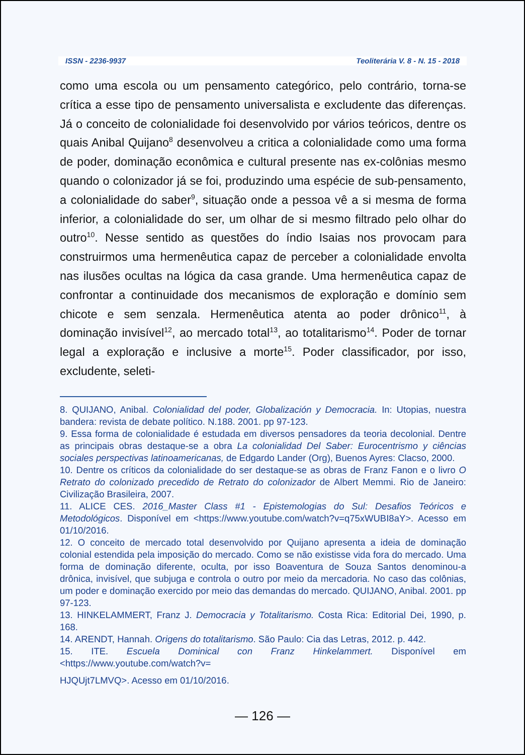ISSN - 2236-9937 Teoliterária V. 8 - N. 15 - 2018
como uma escola ou um pensamento categórico, pelo contrário, torna-se crítica a esse tipo de pensamento universalista e excludente das diferenças. Já o conceito de colonialidade foi desenvolvido por vários teóricos, dentre os quais Anibal Quijano<sup>8</sup> desenvolveu a critica a colonialidade como uma forma de poder, dominação econômica e cultural presente nas ex-colônias mesmo quando o colonizador já se foi, produzindo uma espécie de sub-pensamento, a colonialidade do saber<sup>9</sup>, situação onde a pessoa vê a si mesma de forma inferior, a colonialidade do ser, um olhar de si mesmo filtrado pelo olhar do outro<sup>10</sup>. Nesse sentido as questões do índio Isaias nos provocam para construirmos uma hermenêutica capaz de perceber a colonialidade envolta nas ilusões ocultas na lógica da casa grande. Uma hermenêutica capaz de confrontar a continuidade dos mecanismos de exploração e domínio sem chicote e sem senzala. Hermenêutica atenta ao poder drônico<sup>11</sup>, à dominação invisível<sup>12</sup>, ao mercado total<sup>13</sup>, ao totalitarismo<sup>14</sup>. Poder de tornar legal a exploração e inclusive a morte<sup>15</sup>. Poder classificador, por isso, excludente, seleti-
8. QUIJANO, Anibal. Colonialidad del poder, Globalización y Democracia. In: Utopias, nuestra bandera: revista de debate político. N.188. 2001. pp 97-123.
9. Essa forma de colonialidade é estudada em diversos pensadores da teoria decolonial. Dentre as principais obras destaque-se a obra La colonialidad Del Saber: Eurocentrismo y ciências sociales perspectivas latinoamericanas, de Edgardo Lander (Org), Buenos Ayres: Clacso, 2000.
10. Dentre os críticos da colonialidade do ser destaque-se as obras de Franz Fanon e o livro O Retrato do colonizado precedido de Retrato do colonizador de Albert Memmi. Rio de Janeiro: Civilização Brasileira, 2007.
11. ALICE CES. 2016_Master Class #1 - Epistemologias do Sul: Desafios Teóricos e Metodológicos. Disponível em <https://www.youtube.com/watch?v=q75xWUBI8aY>. Acesso em 01/10/2016.
12. O conceito de mercado total desenvolvido por Quijano apresenta a ideia de dominação colonial estendida pela imposição do mercado. Como se não existisse vida fora do mercado. Uma forma de dominação diferente, oculta, por isso Boaventura de Souza Santos denominou-a drônica, invisível, que subjuga e controla o outro por meio da mercadoria. No caso das colônias, um poder e dominação exercido por meio das demandas do mercado. QUIJANO, Anibal. 2001. pp 97-123.
13. HINKELAMMERT, Franz J. Democracia y Totalitarismo. Costa Rica: Editorial Dei, 1990, p. 168.
14. ARENDT, Hannah. Origens do totalitarismo. São Paulo: Cia das Letras, 2012. p. 442.
15. ITE. Escuela Dominical con Franz Hinkelammert. Disponível em <https://www.youtube.com/watch?v=
HJQUjt7LMVQ>. Acesso em 01/10/2016.
— 126 —